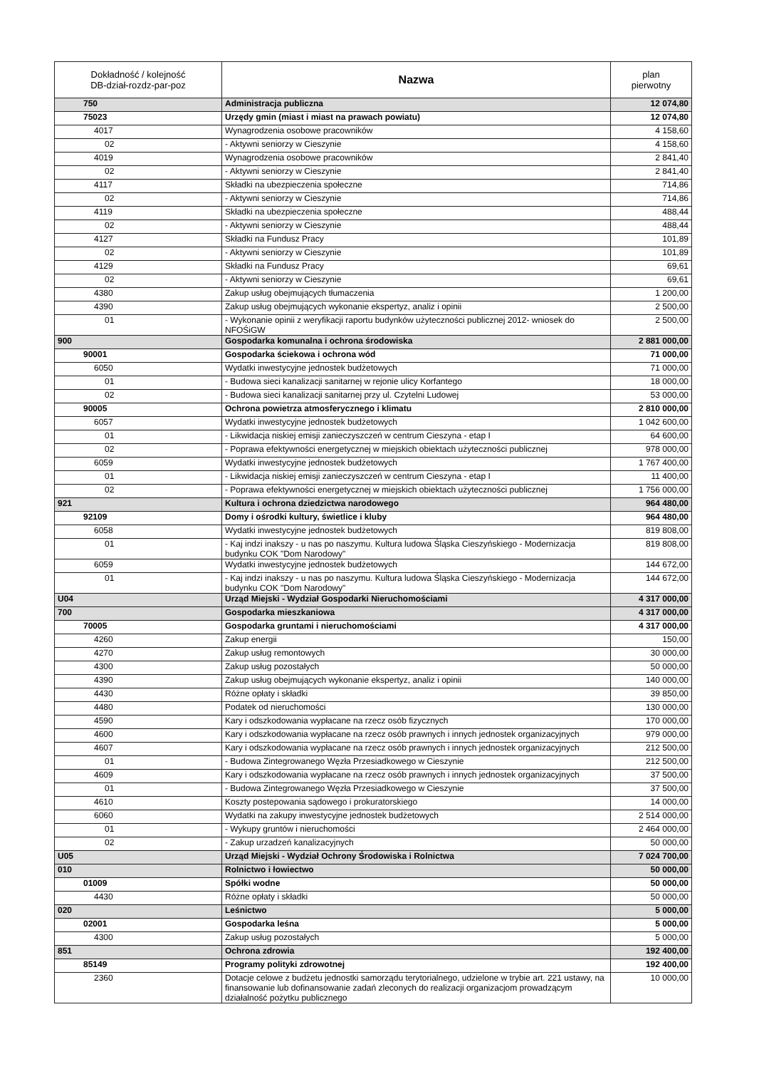| Dokładność / kolejność DB-dział-rozdz-par-poz | Nazwa | plan pierwotny |
| --- | --- | --- |
| 750 | Administracja publiczna | 12 074,80 |
| 75023 | Urzędy gmin (miast i miast na prawach powiatu) | 12 074,80 |
| 4017 | Wynagrodzenia osobowe pracowników | 4 158,60 |
| 02 | - Aktywni seniorzy w Cieszynie | 4 158,60 |
| 4019 | Wynagrodzenia osobowe pracowników | 2 841,40 |
| 02 | - Aktywni seniorzy w Cieszynie | 2 841,40 |
| 4117 | Składki na ubezpieczenia społeczne | 714,86 |
| 02 | - Aktywni seniorzy w Cieszynie | 714,86 |
| 4119 | Składki na ubezpieczenia społeczne | 488,44 |
| 02 | - Aktywni seniorzy w Cieszynie | 488,44 |
| 4127 | Składki na Fundusz Pracy | 101,89 |
| 02 | - Aktywni seniorzy w Cieszynie | 101,89 |
| 4129 | Składki na Fundusz Pracy | 69,61 |
| 02 | - Aktywni seniorzy w Cieszynie | 69,61 |
| 4380 | Zakup usług obejmujących tłumaczenia | 1 200,00 |
| 4390 | Zakup usług obejmujących wykonanie ekspertyz, analiz i opinii | 2 500,00 |
| 01 | - Wykonanie opinii z weryfikacji raportu budynków użyteczności publicznej 2012- wniosek do NFOŚiGW | 2 500,00 |
| 900 | Gospodarka komunalna i ochrona środowiska | 2 881 000,00 |
| 90001 | Gospodarka ściekowa i ochrona wód | 71 000,00 |
| 6050 | Wydatki inwestycyjne jednostek budżetowych | 71 000,00 |
| 01 | - Budowa sieci kanalizacji sanitarnej w rejonie ulicy Korfantego | 18 000,00 |
| 02 | - Budowa sieci kanalizacji sanitarnej przy ul. Czytelni Ludowej | 53 000,00 |
| 90005 | Ochrona powietrza atmosferycznego i klimatu | 2 810 000,00 |
| 6057 | Wydatki inwestycyjne jednostek budżetowych | 1 042 600,00 |
| 01 | - Likwidacja niskiej emisji zanieczyszczeń w centrum Cieszyna - etap I | 64 600,00 |
| 02 | - Poprawa efektywności energetycznej w miejskich obiektach użyteczności publicznej | 978 000,00 |
| 6059 | Wydatki inwestycyjne jednostek budżetowych | 1 767 400,00 |
| 01 | - Likwidacja niskiej emisji zanieczyszczeń w centrum Cieszyna - etap I | 11 400,00 |
| 02 | - Poprawa efektywności energetycznej w miejskich obiektach użyteczności publicznej | 1 756 000,00 |
| 921 | Kultura i ochrona dziedzictwa narodowego | 964 480,00 |
| 92109 | Domy i ośrodki kultury, świetlice i kluby | 964 480,00 |
| 6058 | Wydatki inwestycyjne jednostek budżetowych | 819 808,00 |
| 01 | - Kaj indzi inakszy - u nas po naszymu. Kultura ludowa Śląska Cieszyńskiego - Modernizacja budynku COK "Dom Narodowy" | 819 808,00 |
| 6059 | Wydatki inwestycyjne jednostek budżetowych | 144 672,00 |
| 01 | - Kaj indzi inakszy - u nas po naszymu. Kultura ludowa Śląska Cieszyńskiego - Modernizacja budynku COK "Dom Narodowy" | 144 672,00 |
| U04 | Urząd Miejski - Wydział Gospodarki Nieruchomościami | 4 317 000,00 |
| 700 | Gospodarka mieszkaniowa | 4 317 000,00 |
| 70005 | Gospodarka gruntami i nieruchomościami | 4 317 000,00 |
| 4260 | Zakup energii | 150,00 |
| 4270 | Zakup usług remontowych | 30 000,00 |
| 4300 | Zakup usług pozostałych | 50 000,00 |
| 4390 | Zakup usług obejmujących wykonanie ekspertyz, analiz i opinii | 140 000,00 |
| 4430 | Różne opłaty i składki | 39 850,00 |
| 4480 | Podatek od nieruchomości | 130 000,00 |
| 4590 | Kary i odszkodowania wypłacane na rzecz osób fizycznych | 170 000,00 |
| 4600 | Kary i odszkodowania wypłacane na rzecz osób prawnych i innych jednostek organizacyjnych | 979 000,00 |
| 4607 | Kary i odszkodowania wypłacane na rzecz osób prawnych i innych jednostek organizacyjnych | 212 500,00 |
| 01 | - Budowa Zintegrowanego Węzła Przesiadkowego w Cieszynie | 212 500,00 |
| 4609 | Kary i odszkodowania wypłacane na rzecz osób prawnych i innych jednostek organizacyjnych | 37 500,00 |
| 01 | - Budowa Zintegrowanego Węzła Przesiadkowego w Cieszynie | 37 500,00 |
| 4610 | Koszty postepowania sądowego i prokuratorskiego | 14 000,00 |
| 6060 | Wydatki na zakupy inwestycyjne jednostek budżetowych | 2 514 000,00 |
| 01 | - Wykupy gruntów i nieruchomości | 2 464 000,00 |
| 02 | - Zakup urzadzeń kanalizacyjnych | 50 000,00 |
| U05 | Urząd Miejski - Wydział Ochrony Środowiska i Rolnictwa | 7 024 700,00 |
| 010 | Rolnictwo i łowiectwo | 50 000,00 |
| 01009 | Spółki wodne | 50 000,00 |
| 4430 | Różne opłaty i składki | 50 000,00 |
| 020 | Leśnictwo | 5 000,00 |
| 02001 | Gospodarka leśna | 5 000,00 |
| 4300 | Zakup usług pozostałych | 5 000,00 |
| 851 | Ochrona zdrowia | 192 400,00 |
| 85149 | Programy polityki zdrowotnej | 192 400,00 |
| 2360 | Dotacje celowe z budżetu jednostki samorządu terytorialnego, udzielone w trybie art. 221 ustawy, na finansowanie lub dofinansowanie zadań zleconych do realizacji organizacjom prowadzącym działalność pożytku publicznego | 10 000,00 |